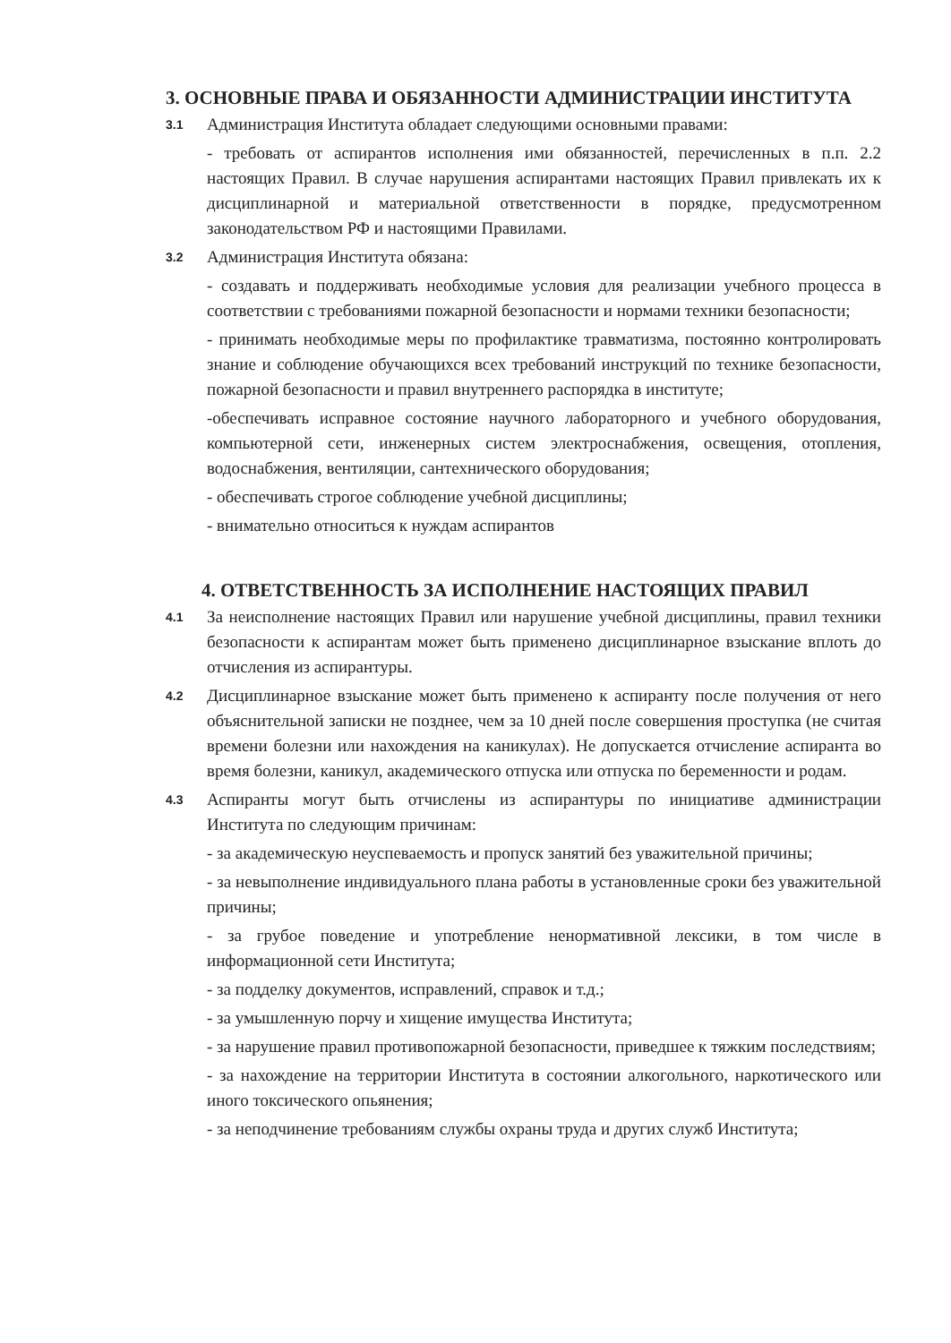3. ОСНОВНЫЕ ПРАВА И ОБЯЗАННОСТИ АДМИНИСТРАЦИИ ИНСТИТУТА
3.1
Администрация Института обладает следующими основными правами:
- требовать от аспирантов исполнения ими обязанностей, перечисленных в п.п. 2.2 настоящих Правил. В случае нарушения аспирантами настоящих Правил привлекать их к дисциплинарной и материальной ответственности в порядке, предусмотренном законодательством РФ и настоящими Правилами.
3.2
Администрация Института обязана:
- создавать и поддерживать необходимые условия для реализации учебного процесса в соответствии с требованиями пожарной безопасности и нормами техники безопасности;
- принимать необходимые меры по профилактике травматизма, постоянно контролировать знание и соблюдение обучающихся всех требований инструкций по технике безопасности, пожарной безопасности и правил внутреннего распорядка в институте;
-обеспечивать исправное состояние научного лабораторного и учебного оборудования, компьютерной сети, инженерных систем электроснабжения, освещения, отопления, водоснабжения, вентиляции, сантехнического оборудования;
- обеспечивать строгое соблюдение учебной дисциплины;
- внимательно относиться к нуждам аспирантов
4. ОТВЕТСТВЕННОСТЬ ЗА ИСПОЛНЕНИЕ НАСТОЯЩИХ ПРАВИЛ
4.1
За неисполнение настоящих Правил или нарушение учебной дисциплины, правил техники безопасности к аспирантам может быть применено дисциплинарное взыскание вплоть до отчисления из аспирантуры.
4.2
Дисциплинарное взыскание может быть применено к аспиранту после получения от него объяснительной записки не позднее, чем за 10 дней после совершения проступка (не считая времени болезни или нахождения на каникулах). Не допускается отчисление аспиранта во время болезни, каникул, академического отпуска или отпуска по беременности и родам.
4.3
Аспиранты могут быть отчислены из аспирантуры по инициативе администрации Института по следующим причинам:
- за академическую неуспеваемость и пропуск занятий без уважительной причины;
- за невыполнение индивидуального плана работы в установленные сроки без уважительной причины;
- за грубое поведение и употребление ненормативной лексики, в том числе в информационной сети Института;
- за подделку документов, исправлений, справок и т.д.;
- за умышленную порчу и хищение имущества Института;
- за нарушение правил противопожарной безопасности, приведшее к тяжким последствиям;
- за нахождение на территории Института в состоянии алкогольного, наркотического или иного токсического опьянения;
- за неподчинение требованиям службы охраны труда и других служб Института;